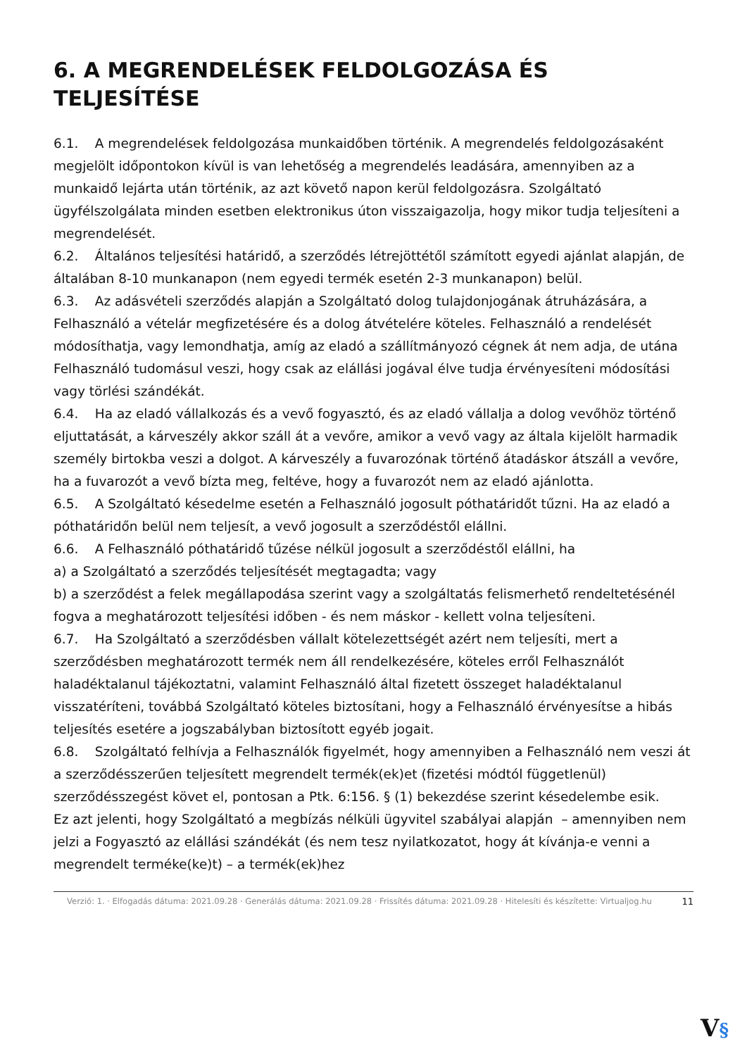6. A MEGRENDELÉSEK FELDOLGOZÁSA ÉS TELJESÍTÉSE
6.1. A megrendelések feldolgozása munkaidőben történik. A megrendelés feldolgozásaként megjelölt időpontokon kívül is van lehetőség a megrendelés leadására, amennyiben az a munkaidő lejárta után történik, az azt követő napon kerül feldolgozásra. Szolgáltató ügyfélszolgálata minden esetben elektronikus úton visszaigazolja, hogy mikor tudja teljesíteni a megrendelését.
6.2. Általános teljesítési határidő, a szerződés létrejöttétől számított egyedi ajánlat alapján, de általában 8-10 munkanapon (nem egyedi termék esetén 2-3 munkanapon) belül.
6.3. Az adásvételi szerződés alapján a Szolgáltató dolog tulajdonjogának átruházására, a Felhasználó a vételár megfizetésére és a dolog átvételére köteles. Felhasználó a rendelését módosíthatja, vagy lemondhatja, amíg az eladó a szállítmányozó cégnek át nem adja, de utána Felhasználó tudomásul veszi, hogy csak az elállási jogával élve tudja érvényesíteni módosítási vagy törlési szándékát.
6.4. Ha az eladó vállalkozás és a vevő fogyasztó, és az eladó vállalja a dolog vevőhöz történő eljuttatását, a kárveszély akkor száll át a vevőre, amikor a vevő vagy az általa kijelölt harmadik személy birtokba veszi a dolgot. A kárveszély a fuvarozónak történő átadáskor átszáll a vevőre, ha a fuvarozót a vevő bízta meg, feltéve, hogy a fuvarozót nem az eladó ajánlotta.
6.5. A Szolgáltató késedelme esetén a Felhasználó jogosult póthatáridőt tűzni. Ha az eladó a póthatáridőn belül nem teljesít, a vevő jogosult a szerződéstől elállni.
6.6. A Felhasználó póthatáridő tűzése nélkül jogosult a szerződéstől elállni, ha
a) a Szolgáltató a szerződés teljesítését megtagadta; vagy
b) a szerződést a felek megállapodása szerint vagy a szolgáltatás felismerhető rendeltetésénél fogva a meghatározott teljesítési időben - és nem máskor - kellett volna teljesíteni.
6.7. Ha Szolgáltató a szerződésben vállalt kötelezettségét azért nem teljesíti, mert a szerződésben meghatározott termék nem áll rendelkezésére, köteles erről Felhasználót haladéktalanul tájékoztatni, valamint Felhasználó által fizetett összeget haladéktalanul visszatéríteni, továbbá Szolgáltató köteles biztosítani, hogy a Felhasználó érvényesítse a hibás teljesítés esetére a jogszabályban biztosított egyéb jogait.
6.8. Szolgáltató felhívja a Felhasználók figyelmét, hogy amennyiben a Felhasználó nem veszi át a szerződésszerűen teljesített megrendelt termék(ek)et (fizetési módtól függetlenül) szerződésszegést követ el, pontosan a Ptk. 6:156. § (1) bekezdése szerint késedelembe esik.
Ez azt jelenti, hogy Szolgáltató a megbízás nélküli ügyvitel szabályai alapján – amennyiben nem jelzi a Fogyasztó az elállási szándékát (és nem tesz nyilatkozatot, hogy át kívánja-e venni a megrendelt terméke(ke)t) – a termék(ek)hez
Verzió: 1. · Elfogadás dátuma: 2021.09.28 · Generálás dátuma: 2021.09.28 · Frissítés dátuma: 2021.09.28 · Hitelesíti és készítette: Virtualjog.hu
11
V§